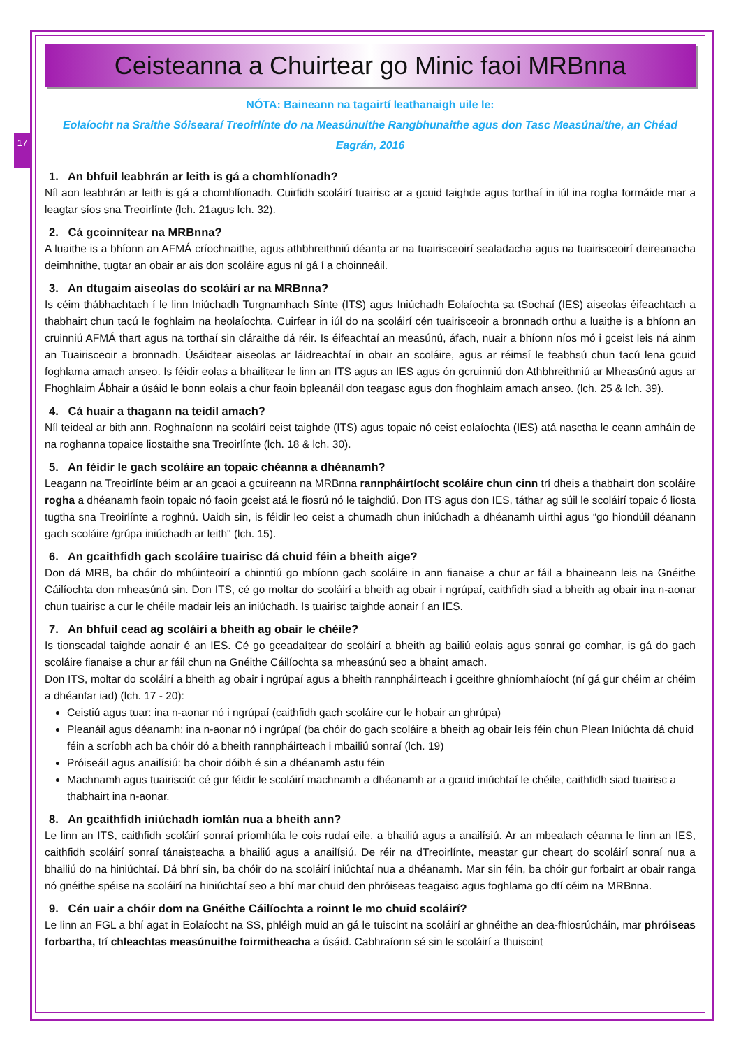17
Ceisteanna a Chuirtear go Minic faoi MRBnna
NÓTA: Baineann na tagairtí leathanaigh uile le:
Eolaíocht na Sraithe Sóisearaí Treoirlínte do na Measúnuithe Rangbhunaithe agus don Tasc Measúnaithe, an Chéad Eagrán, 2016
1. An bhfuil leabhrán ar leith is gá a chomhlíonadh?
Níl aon leabhrán ar leith is gá a chomhlíonadh. Cuirfidh scoláirí tuairisc ar a gcuid taighde agus torthaí in iúl ina rogha formáide mar a leagtar síos sna Treoirlínte (lch. 21agus lch. 32).
2. Cá gcoinnítear na MRBnna?
A luaithe is a bhíonn an AFMÁ críochnaithe, agus athbhreithniú déanta ar na tuairisceoirí sealadacha agus na tuairisceoirí deireanacha deimhnithe, tugtar an obair ar ais don scoláire agus ní gá í a choinneáil.
3. An dtugaim aiseolas do scoláirí ar na MRBnna?
Is céim thábhachtach í le linn Iniúchadh Turgnamhach Sínte (ITS) agus Iniúchadh Eolaíochta sa tSochaí (IES) aiseolas éifeachtach a thabhairt chun tacú le foghlaim na heolaíochta. Cuirfear in iúl do na scoláirí cén tuairisceoir a bronnadh orthu a luaithe is a bhíonn an cruinniú AFMÁ thart agus na torthaí sin cláraithe dá réir. Is éifeachtaí an measúnú, áfach, nuair a bhíonn níos mó i gceist leis ná ainm an Tuairisceoir a bronnadh. Úsáidtear aiseolas ar láidreachtaí in obair an scoláire, agus ar réimsí le feabhsú chun tacú lena gcuid foghlama amach anseo. Is féidir eolas a bhailítear le linn an ITS agus an IES agus ón gcruinniú don Athbhreithniú ar Mheasúnú agus ar Fhoghlaim Ábhair a úsáid le bonn eolais a chur faoin bpleanáil don teagasc agus don fhoghlaim amach anseo. (lch. 25 & lch. 39).
4. Cá huair a thagann na teidil amach?
Níl teideal ar bith ann. Roghnaíonn na scoláirí ceist taighde (ITS) agus topaic nó ceist eolaíochta (IES) atá nasctha le ceann amháin de na roghanna topaice liostaithe sna Treoirlínte (lch. 18 & lch. 30).
5. An féidir le gach scoláire an topaic chéanna a dhéanamh?
Leagann na Treoirlínte béim ar an gcaoi a gcuireann na MRBnna rannpháirtíocht scoláire chun cinn trí dheis a thabhairt don scoláire rogha a dhéanamh faoin topaic nó faoin gceist atá le fiosrú nó le taighdiú. Don ITS agus don IES, táthar ag súil le scoláirí topaic ó liosta tugtha sna Treoirlínte a roghnú. Uaidh sin, is féidir leo ceist a chumadh chun iniúchadh a dhéanamh uirthi agus “go hiondúil déanann gach scoláire /grúpa iniúchadh ar leith" (lch. 15).
6. An gcaithfidh gach scoláire tuairisc dá chuid féin a bheith aige?
Don dá MRB, ba chóir do mhúinteoirí a chinntiú go mbíonn gach scoláire in ann fianaise a chur ar fáil a bhaineann leis na Gnéithe Cáilíochta don mheasúnú sin. Don ITS, cé go moltar do scoláirí a bheith ag obair i ngrúpaí, caithfidh siad a bheith ag obair ina n-aonar chun tuairisc a cur le chéile madair leis an iniúchadh. Is tuairisc taighde aonair í an IES.
7. An bhfuil cead ag scoláirí a bheith ag obair le chéile?
Is tionscadal taighde aonair é an IES. Cé go gceadaítear do scoláirí a bheith ag bailiú eolais agus sonraí go comhar, is gá do gach scoláire fianaise a chur ar fáil chun na Gnéithe Cáilíochta sa mheasúnú seo a bhaint amach.
Don ITS, moltar do scoláirí a bheith ag obair i ngrúpaí agus a bheith rannpháirteach i gceithre ghníomhaíocht (ní gá gur chéim ar chéim a dhéanfar iad) (lch. 17 - 20):
Ceistiú agus tuar: ina n-aonar nó i ngrúpaí (caithfidh gach scoláire cur le hobair an ghrúpa)
Pleanáil agus déanamh: ina n-aonar nó i ngrúpaí (ba chóir do gach scoláire a bheith ag obair leis féin chun Plean Iniúchta dá chuid féin a scríobh ach ba chóir dó a bheith rannpháirteach i mbailiú sonraí (lch. 19)
Próiseáil agus anailísiú: ba choir dóibh é sin a dhéanamh astu féin
Machnamh agus tuairisciú: cé gur féidir le scoláirí machnamh a dhéanamh ar a gcuid iniúchtaí le chéile, caithfidh siad tuairisc a thabhairt ina n-aonar.
8. An gcaithfidh iniúchadh iomlán nua a bheith ann?
Le linn an ITS, caithfidh scoláirí sonraí príomhúla le cois rudaí eile, a bhailiú agus a anailísiú. Ar an mbealach céanna le linn an IES, caithfidh scoláirí sonraí tánaisteacha a bhailiú agus a anailísiú. De réir na dTreoirlínte, meastar gur cheart do scoláirí sonraí nua a bhailiú do na hiniúchtaí. Dá bhrí sin, ba chóir do na scoláirí iniúchtaí nua a dhéanamh. Mar sin féin, ba chóir gur forbairt ar obair ranga nó gnéithe spéise na scoláirí na hiniúchtaí seo a bhí mar chuid den phróiseas teagaisc agus foghlama go dtí céim na MRBnna.
9. Cén uair a chóir dom na Gnéithe Cáilíochta a roinnt le mo chuid scoláirí?
Le linn an FGL a bhí agat in Eolaíocht na SS, phléigh muid an gá le tuiscint na scoláirí ar ghnéithe an dea-fhiosrúcháin, mar phróiseas forbartha, trí chleachtas measúnuithe foirmitheacha a úsáid. Cabhraíonn sé sin le scoláirí a thuiscint